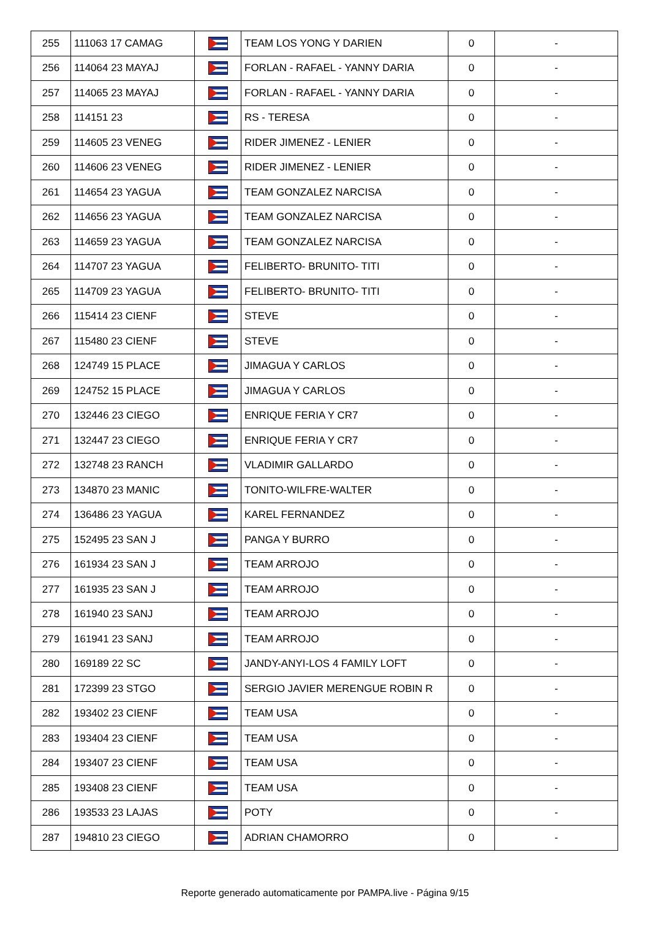| 255 | 111063 17 CAMAG | | TEAM LOS YONG Y DARIEN | 0 | - |
| 256 | 114064 23 MAYAJ | | FORLAN - RAFAEL - YANNY DARIA | 0 | - |
| 257 | 114065 23 MAYAJ | | FORLAN - RAFAEL - YANNY DARIA | 0 | - |
| 258 | 114151 23 | | RS - TERESA | 0 | - |
| 259 | 114605 23 VENEG | | RIDER JIMENEZ - LENIER | 0 | - |
| 260 | 114606 23 VENEG | | RIDER JIMENEZ - LENIER | 0 | - |
| 261 | 114654 23 YAGUA | | TEAM GONZALEZ NARCISA | 0 | - |
| 262 | 114656 23 YAGUA | | TEAM GONZALEZ NARCISA | 0 | - |
| 263 | 114659 23 YAGUA | | TEAM GONZALEZ NARCISA | 0 | - |
| 264 | 114707 23 YAGUA | | FELIBERTO- BRUNITO- TITI | 0 | - |
| 265 | 114709 23 YAGUA | | FELIBERTO- BRUNITO- TITI | 0 | - |
| 266 | 115414 23 CIENF | | STEVE | 0 | - |
| 267 | 115480 23 CIENF | | STEVE | 0 | - |
| 268 | 124749 15 PLACE | | JIMAGUA Y CARLOS | 0 | - |
| 269 | 124752 15 PLACE | | JIMAGUA Y CARLOS | 0 | - |
| 270 | 132446 23 CIEGO | | ENRIQUE FERIA Y CR7 | 0 | - |
| 271 | 132447 23 CIEGO | | ENRIQUE FERIA Y CR7 | 0 | - |
| 272 | 132748 23 RANCH | | VLADIMIR GALLARDO | 0 | - |
| 273 | 134870 23 MANIC | | TONITO-WILFRE-WALTER | 0 | - |
| 274 | 136486 23 YAGUA | | KAREL FERNANDEZ | 0 | - |
| 275 | 152495 23 SAN J | | PANGA Y BURRO | 0 | - |
| 276 | 161934 23 SAN J | | TEAM ARROJO | 0 | - |
| 277 | 161935 23 SAN J | | TEAM ARROJO | 0 | - |
| 278 | 161940 23 SANJ | | TEAM ARROJO | 0 | - |
| 279 | 161941 23 SANJ | | TEAM ARROJO | 0 | - |
| 280 | 169189 22 SC | | JANDY-ANYI-LOS 4 FAMILY LOFT | 0 | - |
| 281 | 172399 23 STGO | | SERGIO JAVIER MERENGUE ROBIN R | 0 | - |
| 282 | 193402 23 CIENF | | TEAM USA | 0 | - |
| 283 | 193404 23 CIENF | | TEAM USA | 0 | - |
| 284 | 193407 23 CIENF | | TEAM USA | 0 | - |
| 285 | 193408 23 CIENF | | TEAM USA | 0 | - |
| 286 | 193533 23 LAJAS | | POTY | 0 | - |
| 287 | 194810 23 CIEGO | | ADRIAN CHAMORRO | 0 | - |
Reporte generado automaticamente por PAMPA.live - Página 9/15